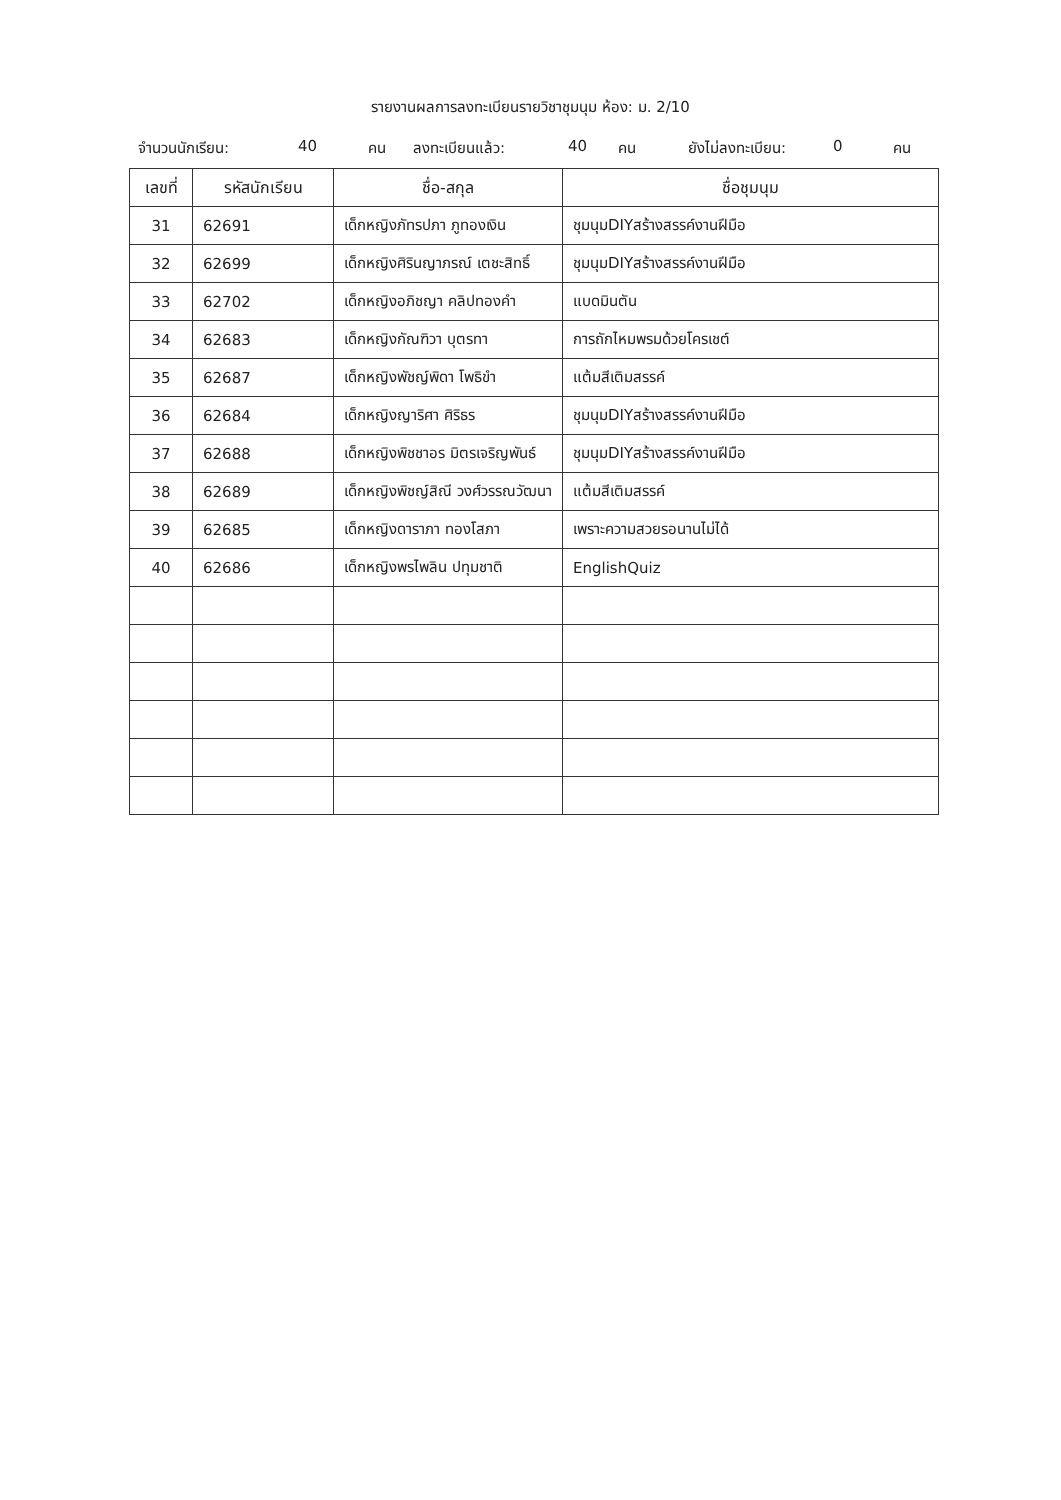รายงานผลการลงทะเบียนรายวิชาชุมนุม ห้อง: ม. 2/10
จำนวนนักเรียน: 40 คน ลงทะเบียนแล้ว: 40 คน ยังไม่ลงทะเบียน: 0 คน
| เลขที่ | รหัสนักเรียน | ชื่อ-สกุล | ชื่อชุมนุม |
| --- | --- | --- | --- |
| 31 | 62691 | เด็กหญิงภัทรปภา ภูทองเงิน | ชุมนุมDIYสร้างสรรค์งานฝีมือ |
| 32 | 62699 | เด็กหญิงศิรินญาภรณ์ เตชะสิทธิ์ | ชุมนุมDIYสร้างสรรค์งานฝีมือ |
| 33 | 62702 | เด็กหญิงอภิชญา คลิปทองคำ | แบดมินตัน |
| 34 | 62683 | เด็กหญิงกัณฑิวา บุตรทา | การถักไหมพรมด้วยโครเชต์ |
| 35 | 62687 | เด็กหญิงพัชญ์พิดา โพธิขำ | แต้มสีเติมสรรค์ |
| 36 | 62684 | เด็กหญิงญาริศา ศิริธร | ชุมนุมDIYสร้างสรรค์งานฝีมือ |
| 37 | 62688 | เด็กหญิงพิชชาอร มิตรเจริญพันธ์ | ชุมนุมDIYสร้างสรรค์งานฝีมือ |
| 38 | 62689 | เด็กหญิงพิชญ์สิณี วงศ์วรรณวัฒนา | แต้มสีเติมสรรค์ |
| 39 | 62685 | เด็กหญิงดาราภา ทองโสภา | เพราะความสวยรอนานไม่ได้ |
| 40 | 62686 | เด็กหญิงพรไพลิน ปทุมชาติ | EnglishQuiz |